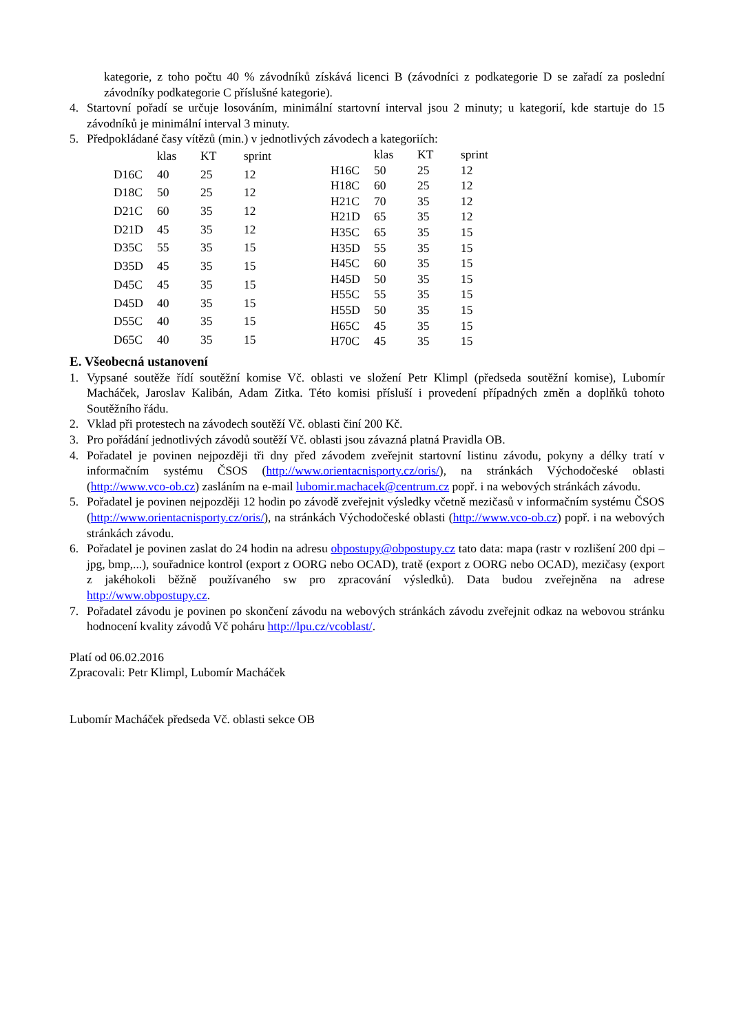kategorie, z toho počtu 40 % závodníků získává licenci B (závodníci z podkategorie D se zařadí za poslední závodníky podkategorie C příslušné kategorie).
4. Startovní pořadí se určuje losováním, minimální startovní interval jsou 2 minuty; u kategorií, kde startuje do 15 závodníků je minimální interval 3 minuty.
5. Předpokládané časy vítězů (min.) v jednotlivých závodech a kategoriích:
| | klas | KT | sprint |
| D16C | 40 | 25 | 12 |
| D18C | 50 | 25 | 12 |
| D21C | 60 | 35 | 12 |
| D21D | 45 | 35 | 12 |
| D35C | 55 | 35 | 15 |
| D35D | 45 | 35 | 15 |
| D45C | 45 | 35 | 15 |
| D45D | 40 | 35 | 15 |
| D55C | 40 | 35 | 15 |
| D65C | 40 | 35 | 15 |
| | klas | KT | sprint |
| H16C | 50 | 25 | 12 |
| H18C | 60 | 25 | 12 |
| H21C | 70 | 35 | 12 |
| H21D | 65 | 35 | 12 |
| H35C | 65 | 35 | 15 |
| H35D | 55 | 35 | 15 |
| H45C | 60 | 35 | 15 |
| H45D | 50 | 35 | 15 |
| H55C | 55 | 35 | 15 |
| H55D | 50 | 35 | 15 |
| H65C | 45 | 35 | 15 |
| H70C | 45 | 35 | 15 |
E. Všeobecná ustanovení
1. Vypsané soutěže řídí soutěžní komise Vč. oblasti ve složení Petr Klimpl (předseda soutěžní komise), Lubomír Macháček, Jaroslav Kalibán, Adam Zitka. Této komisi přísluší i provedení případných změn a doplňků tohoto Soutěžního řádu.
2. Vklad při protestech na závodech soutěží Vč. oblasti činí 200 Kč.
3. Pro pořádání jednotlivých závodů soutěží Vč. oblasti jsou závazná platná Pravidla OB.
4. Pořadatel je povinen nejpozději tři dny před závodem zveřejnit startovní listinu závodu, pokyny a délky tratí v informačním systému ČSOS (http://www.orientacnisporty.cz/oris/), na stránkách Východočeské oblasti (http://www.vco-ob.cz) zasláním na e-mail lubomir.machacek@centrum.cz popř. i na webových stránkách závodu.
5. Pořadatel je povinen nejpozději 12 hodin po závodě zveřejnit výsledky včetně mezičasů v informačním systému ČSOS (http://www.orientacnisporty.cz/oris/), na stránkách Východočeské oblasti (http://www.vco-ob.cz) popř. i na webových stránkách závodu.
6. Pořadatel je povinen zaslat do 24 hodin na adresu obpostupy@obpostupy.cz tato data: mapa (rastr v rozlišení 200 dpi – jpg, bmp,...), souřadnice kontrol (export z OORG nebo OCAD), tratě (export z OORG nebo OCAD), mezičasy (export z jakéhokoli běžně používaného sw pro zpracování výsledků). Data budou zveřejněna na adrese http://www.obpostupy.cz.
7. Pořadatel závodu je povinen po skončení závodu na webových stránkách závodu zveřejnit odkaz na webovou stránku hodnocení kvality závodů Vč poháru http://lpu.cz/vcoblast/.
Platí od 06.02.2016
Zpracovali: Petr Klimpl, Lubomír Macháček
Lubomír Macháček předseda Vč. oblasti sekce OB